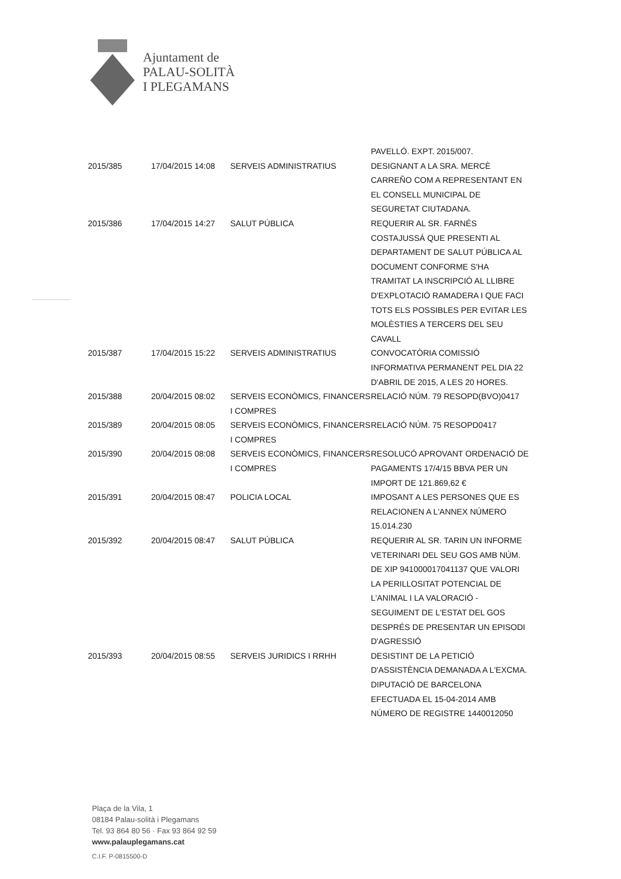Ajuntament de
PALAU-SOLITÀ
I PLEGAMANS
| | | | PAVELLÓ. EXPT. 2015/007. |
| 2015/385 | 17/04/2015 14:08 | SERVEIS ADMINISTRATIUS | DESIGNANT A LA SRA. MERCÈ CARREÑO COM A REPRESENTANT EN EL CONSELL MUNICIPAL DE SEGURETAT CIUTADANA. |
| 2015/386 | 17/04/2015 14:27 | SALUT PÚBLICA | REQUERIR AL SR. FARNÉS COSTAJUSSÁ QUE PRESENTI AL DEPARTAMENT DE SALUT PÚBLICA AL DOCUMENT CONFORME S'HA TRAMITAT LA INSCRIPCIÓ AL LLIBRE D'EXPLOTACIÓ RAMADERA I QUE FACI TOTS ELS POSSIBLES PER EVITAR LES MOLÈSTIES A TERCERS DEL SEU CAVALL |
| 2015/387 | 17/04/2015 15:22 | SERVEIS ADMINISTRATIUS | CONVOCATÒRIA COMISSIÓ INFORMATIVA PERMANENT PEL DIA 22 D'ABRIL DE 2015, A LES 20 HORES. |
| 2015/388 | 20/04/2015 08:02 | SERVEIS ECONÒMICS, FINANCERS I COMPRES | RELACIÓ NÚM. 79 RESOPD(BVO)0417 |
| 2015/389 | 20/04/2015 08:05 | SERVEIS ECONÒMICS, FINANCERS I COMPRES | RELACIÓ NÚM. 75 RESOPD0417 |
| 2015/390 | 20/04/2015 08:08 | SERVEIS ECONÒMICS, FINANCERS I COMPRES | RESOLUCÓ APROVANT ORDENACIÓ DE PAGAMENTS 17/4/15 BBVA PER UN IMPORT DE 121.869,62 € |
| 2015/391 | 20/04/2015 08:47 | POLICIA LOCAL | IMPOSANT A LES PERSONES QUE ES RELACIONEN A L'ANNEX NÚMERO 15.014.230 |
| 2015/392 | 20/04/2015 08:47 | SALUT PÚBLICA | REQUERIR AL SR. TARIN UN INFORME VETERINARI DEL SEU GOS AMB NÚM. DE XIP 941000017041137 QUE VALORI LA PERILLOSITAT POTENCIAL DE L'ANIMAL I LA VALORACIÓ - SEGUIMENT DE L'ESTAT DEL GOS DESPRÉS DE PRESENTAR UN EPISODI D'AGRESSIÓ |
| 2015/393 | 20/04/2015 08:55 | SERVEIS JURIDICS I RRHH | DESISTINT DE LA PETICIÓ D'ASSISTÈNCIA DEMANADA A L'EXCMA. DIPUTACIÓ DE BARCELONA EFECTUADA EL 15-04-2014 AMB NÚMERO DE REGISTRE 1440012050 |
Plaça de la Vila, 1
08184 Palau-solità i Plegamans
Tel. 93 864 80 56 · Fax 93 864 92 59
www.palauplegamans.cat
C.I.F. P-0815500-D